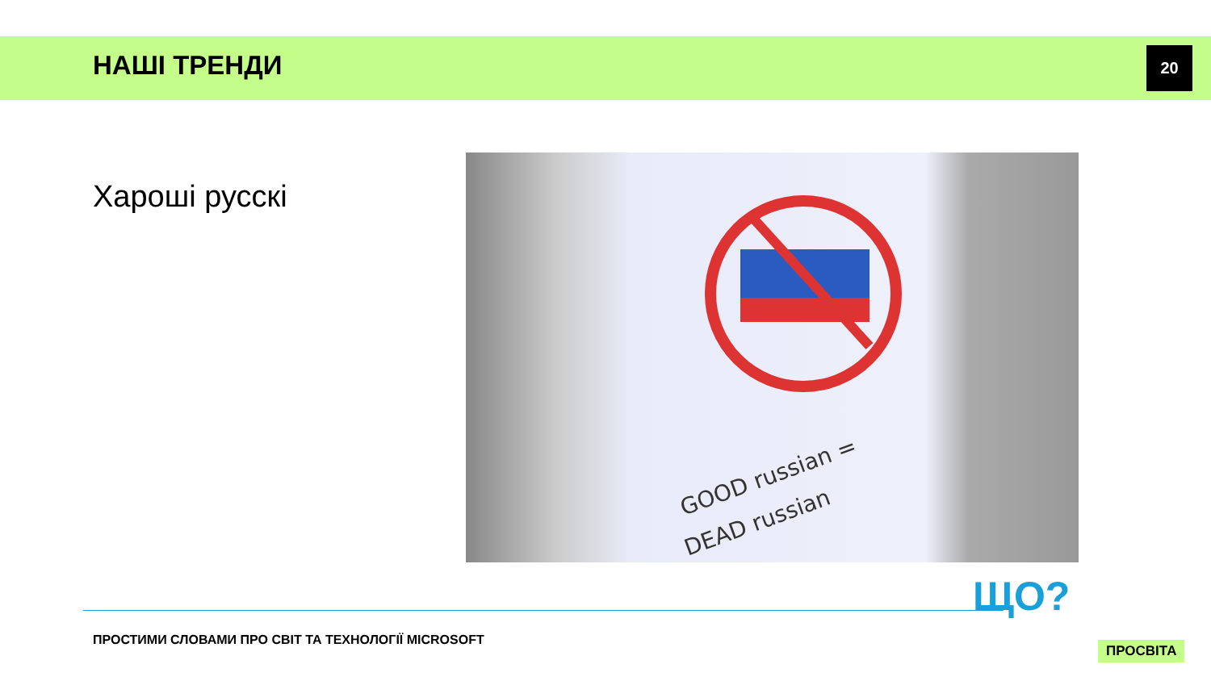НАШІ ТРЕНДИ 20
Хароші русскі
GOOD russian =
DEAD russian
ПРОСТИМИ СЛОВАМИ ПРО СВІТ ТА ТЕХНОЛОГІЇ MICROSOFT
ЩО?
ПРОСВІТА